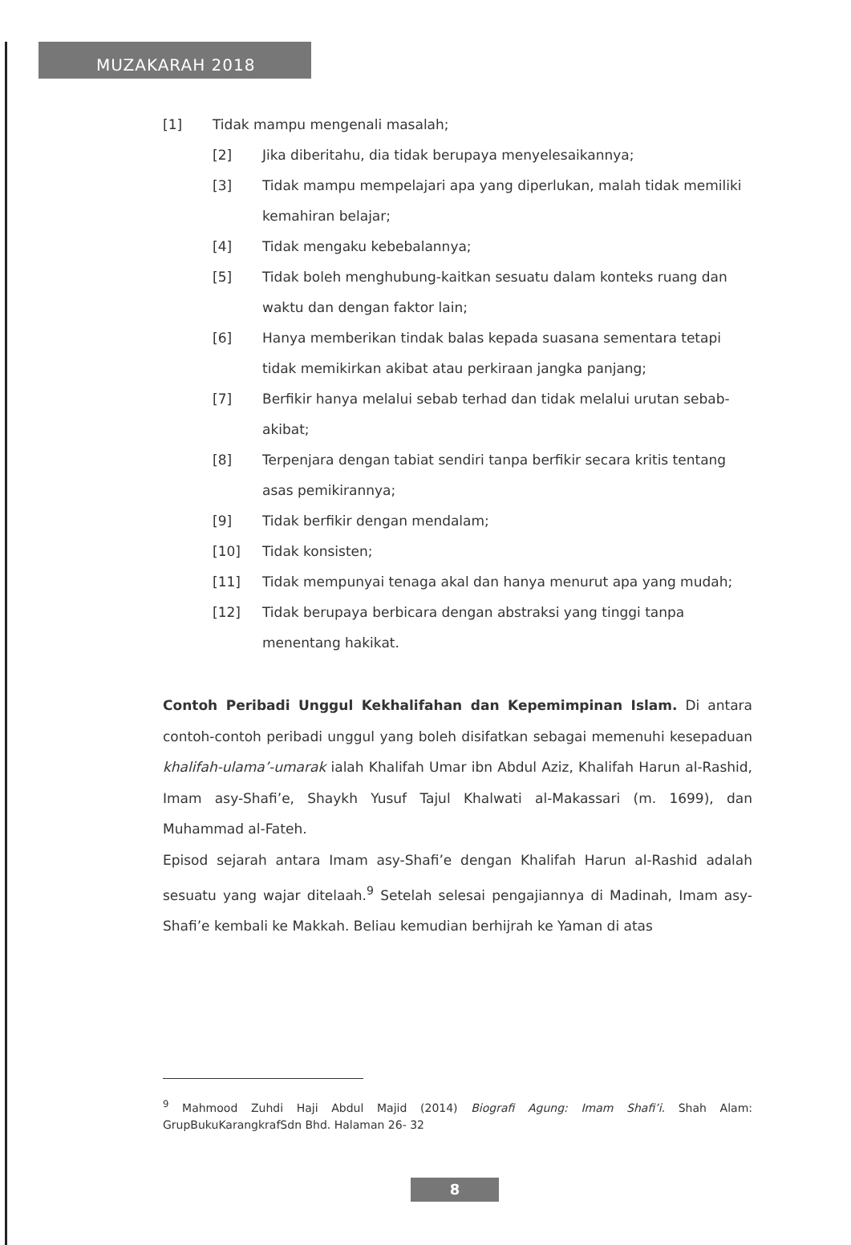MUZAKARAH 2018
[1] Tidak mampu mengenali masalah;
[2] Jika diberitahu, dia tidak berupaya menyelesaikannya;
[3] Tidak mampu mempelajari apa yang diperlukan, malah tidak memiliki kemahiran belajar;
[4] Tidak mengaku kebebalannya;
[5] Tidak boleh menghubung-kaitkan sesuatu dalam konteks ruang dan waktu dan dengan faktor lain;
[6] Hanya memberikan tindak balas kepada suasana sementara tetapi tidak memikirkan akibat atau perkiraan jangka panjang;
[7] Berfikir hanya melalui sebab terhad dan tidak melalui urutan sebab-akibat;
[8] Terpenjara dengan tabiat sendiri tanpa berfikir secara kritis tentang asas pemikirannya;
[9] Tidak berfikir dengan mendalam;
[10] Tidak konsisten;
[11] Tidak mempunyai tenaga akal dan hanya menurut apa yang mudah;
[12] Tidak berupaya berbicara dengan abstraksi yang tinggi tanpa menentang hakikat.
Contoh Peribadi Unggul Kekhalifahan dan Kepemimpinan Islam. Di antara contoh-contoh peribadi unggul yang boleh disifatkan sebagai memenuhi kesepaduan khalifah-ulama’-umarak ialah Khalifah Umar ibn Abdul Aziz, Khalifah Harun al-Rashid, Imam asy-Shafi’e, Shaykh Yusuf Tajul Khalwati al-Makassari (m. 1699), dan Muhammad al-Fateh.
Episod sejarah antara Imam asy-Shafi’e dengan Khalifah Harun al-Rashid adalah sesuatu yang wajar ditelaah.<sup>9</sup> Setelah selesai pengajiannya di Madinah, Imam asy-Shafi’e kembali ke Makkah. Beliau kemudian berhijrah ke Yaman di atas
<sup>9</sup> Mahmood Zuhdi Haji Abdul Majid (2014) Biografi Agung: Imam Shafi’i. Shah Alam: GrupBukuKarangkrafSdn Bhd. Halaman 26- 32
8